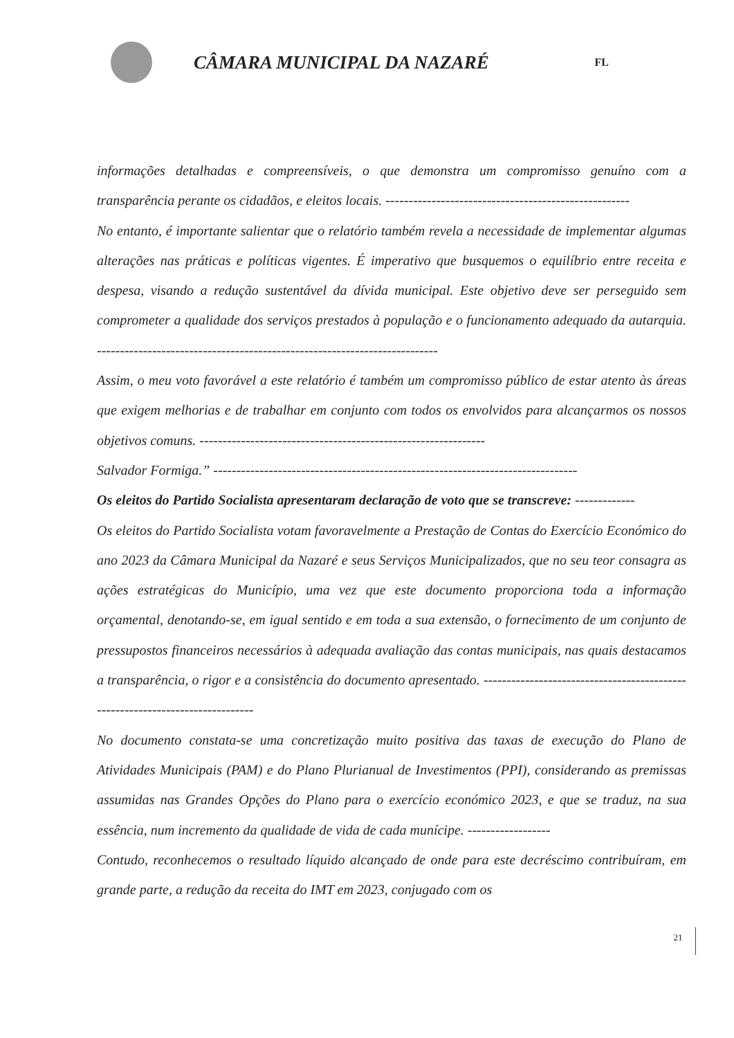CÂMARA MUNICIPAL DA NAZARÉ
FL
informações detalhadas e compreensíveis, o que demonstra um compromisso genuíno com a transparência perante os cidadãos, e eleitos locais. -----------------------------------------------------
No entanto, é importante salientar que o relatório também revela a necessidade de implementar algumas alterações nas práticas e políticas vigentes. É imperativo que busquemos o equilíbrio entre receita e despesa, visando a redução sustentável da dívida municipal. Este objetivo deve ser perseguido sem comprometer a qualidade dos serviços prestados à população e o funcionamento adequado da autarquia. --------------------------------------------------------------------------
Assim, o meu voto favorável a este relatório é também um compromisso público de estar atento às áreas que exigem melhorias e de trabalhar em conjunto com todos os envolvidos para alcançarmos os nossos objetivos comuns. --------------------------------------------------------------
Salvador Formiga.” -------------------------------------------------------------------------------
Os eleitos do Partido Socialista apresentaram declaração de voto que se transcreve: -------------
Os eleitos do Partido Socialista votam favoravelmente a Prestação de Contas do Exercício Económico do ano 2023 da Câmara Municipal da Nazaré e seus Serviços Municipalizados, que no seu teor consagra as ações estratégicas do Município, uma vez que este documento proporciona toda a informação orçamental, denotando-se, em igual sentido e em toda a sua extensão, o fornecimento de um conjunto de pressupostos financeiros necessários à adequada avaliação das contas municipais, nas quais destacamos a transparência, o rigor e a consistência do documento apresentado. ------------------------------------------------------------------------------
No documento constata-se uma concretização muito positiva das taxas de execução do Plano de Atividades Municipais (PAM) e do Plano Plurianual de Investimentos (PPI), considerando as premissas assumidas nas Grandes Opções do Plano para o exercício económico 2023, e que se traduz, na sua essência, num incremento da qualidade de vida de cada munícipe. ------------------
Contudo, reconhecemos o resultado líquido alcançado de onde para este decréscimo contribuíram, em grande parte, a redução da receita do IMT em 2023, conjugado com os
21